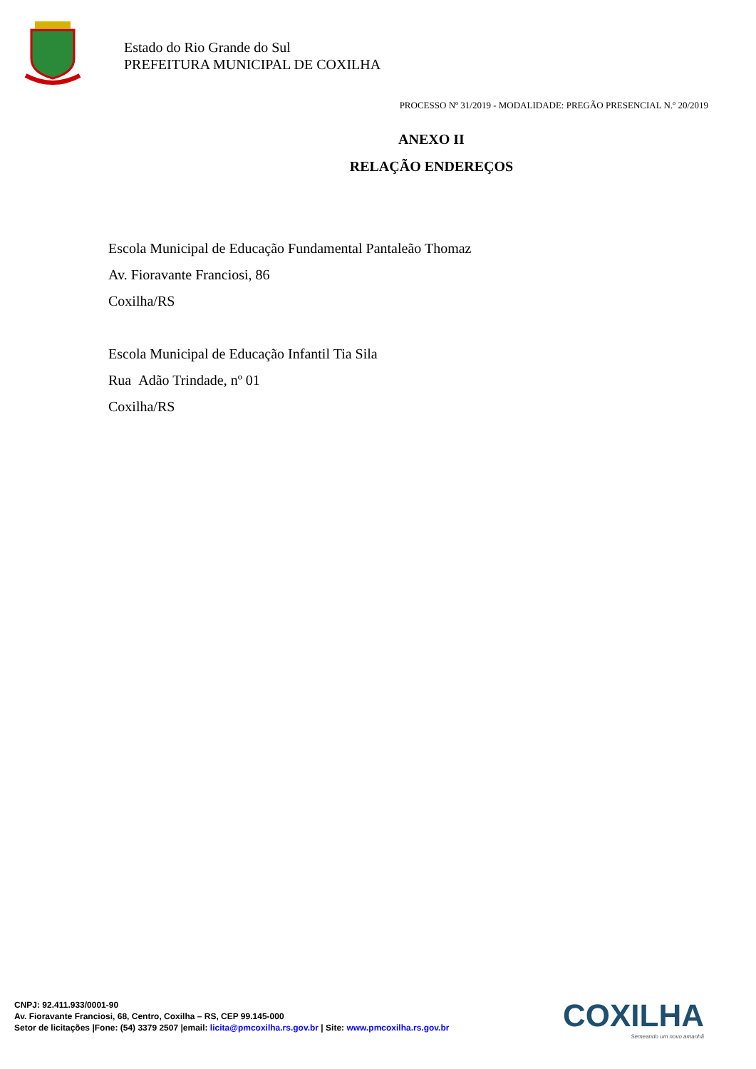Estado do Rio Grande do Sul
PREFEITURA MUNICIPAL DE COXILHA
PROCESSO Nº 31/2019 - MODALIDADE: PREGÃO PRESENCIAL N.º 20/2019
ANEXO II
RELAÇÃO ENDEREÇOS
Escola Municipal de Educação Fundamental Pantaleão Thomaz
Av. Fioravante Franciosi, 86
Coxilha/RS
Escola Municipal de Educação Infantil Tia Sila
Rua Adão Trindade, nº 01
Coxilha/RS
COXILHA
Semeando um novo amanhã
CNPJ: 92.411.933/0001-90
Av. Fioravante Franciosi, 68, Centro, Coxilha – RS, CEP 99.145-000
Setor de licitações |Fone: (54) 3379 2507 |email: licita@pmcoxilha.rs.gov.br | Site: www.pmcoxilha.rs.gov.br